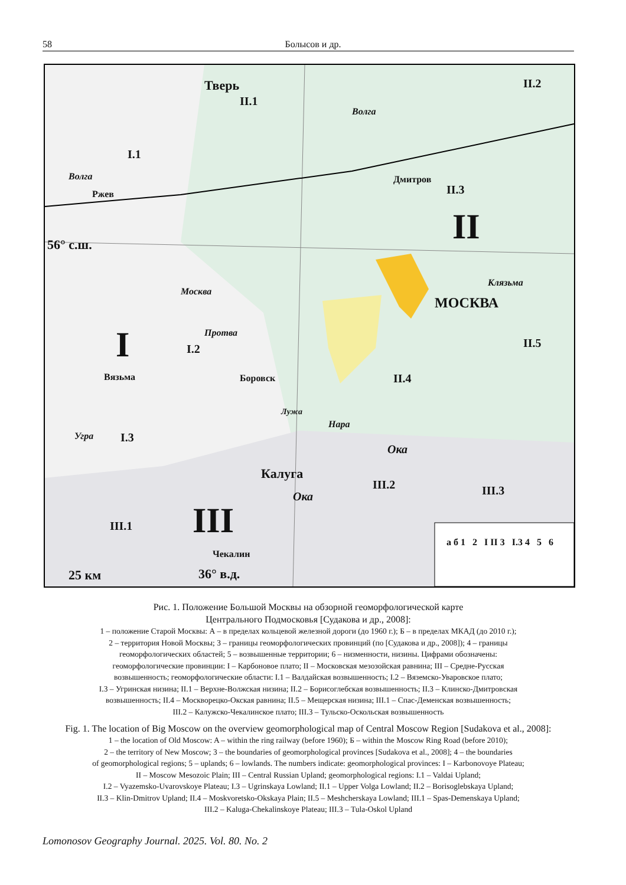58 Болысов и др.
Тверь
Дмитров
МОСКВА
Ржев
56° с.ш.
Вязьма Боровск
Калуга
Чекалин
36° в.д.
25 км
I
II
III
I.1
I.2
I.3
II.1
II.2
II.3
II.4
II.5
III.1
III.2 III.3
Волга
Волга
Москва
Протва
Клязьма
Лужа
Нара
Ока
Ока
Угра
а б 1 2 I II 3 I.3 4 5 6
Рис. 1. Положение Большой Москвы на обзорной геоморфологической карте
Центрального Подмосковья [Судакова и др., 2008]:
1 – положение Старой Москвы: А – в пределах кольцевой железной дороги (до 1960 г.); Б – в пределах МКАД (до 2010 г.);
2 – территория Новой Москвы; 3 – границы геоморфологических провинций (по [Судакова и др., 2008]); 4 – границы
геоморфологических областей; 5 – возвышенные территории; 6 – низменности, низины. Цифрами обозначены:
геоморфологические провинции: I – Карбоновое плато; II – Московская мезозойская равнина; III – Средне-Русская
возвышенность; геоморфологические области: I.1 – Валдайская возвышенность; I.2 – Вяземско-Уваровское плато;
I.3 – Угринская низина; II.1 – Верхне-Волжская низина; II.2 – Борисоглебская возвышенность; II.3 – Клинско-Дмитровская
возвышенность; II.4 – Москворецко-Окская равнина; II.5 – Мещерская низина; III.1 – Спас-Деменская возвышенность;
III.2 – Калужско-Чекалинское плато; III.3 – Тульско-Оскольская возвышенность
Fig. 1. The location of Big Moscow on the overview geomorphological map of Central Moscow Region [Sudakova et al., 2008]:
1 – the location of Old Moscow: A – within the ring railway (before 1960); Б – within the Moscow Ring Road (before 2010);
2 – the territory of New Moscow; 3 – the boundaries of geomorphological provinces [Sudakova et al., 2008]; 4 – the boundaries
of geomorphological regions; 5 – uplands; 6 – lowlands. The numbers indicate: geomorphological provinces: I – Karbonovoye Plateau;
II – Moscow Mesozoic Plain; III – Central Russian Upland; geomorphological regions: I.1 – Valdai Upland;
I.2 – Vyazemsko-Uvarovskoye Plateau; I.3 – Ugrinskaya Lowland; II.1 – Upper Volga Lowland; II.2 – Borisoglebskaya Upland;
II.3 – Klin-Dmitrov Upland; II.4 – Moskvoretsko-Okskaya Plain; II.5 – Meshcherskaya Lowland; III.1 – Spas-Demenskaya Upland;
III.2 – Kaluga-Chekalinskoye Plateau; III.3 – Tula-Oskol Upland
Lomonosov Geography Journal. 2025. Vol. 80. No. 2